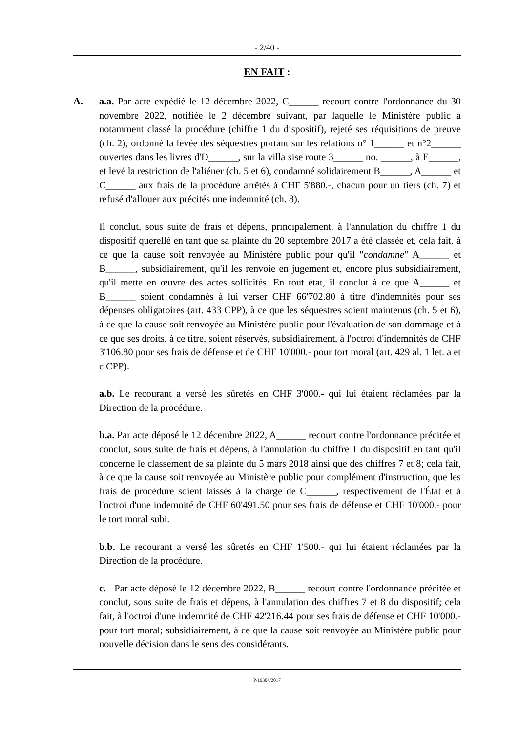- 2/40 -
EN FAIT :
A. a.a. Par acte expédié le 12 décembre 2022, C______ recourt contre l'ordonnance du 30 novembre 2022, notifiée le 2 décembre suivant, par laquelle le Ministère public a notamment classé la procédure (chiffre 1 du dispositif), rejeté ses réquisitions de preuve (ch. 2), ordonné la levée des séquestres portant sur les relations n° 1______ et n°2______ ouvertes dans les livres d'D______, sur la villa sise route 3______ no. ______, à E______, et levé la restriction de l'aliéner (ch. 5 et 6), condamné solidairement B______, A______ et C______ aux frais de la procédure arrêtés à CHF 5'880.-, chacun pour un tiers (ch. 7) et refusé d'allouer aux précités une indemnité (ch. 8).
Il conclut, sous suite de frais et dépens, principalement, à l'annulation du chiffre 1 du dispositif querellé en tant que sa plainte du 20 septembre 2017 a été classée et, cela fait, à ce que la cause soit renvoyée au Ministère public pour qu'il "condamne" A______ et B______, subsidiairement, qu'il les renvoie en jugement et, encore plus subsidiairement, qu'il mette en œuvre des actes sollicités. En tout état, il conclut à ce que A______ et B______ soient condamnés à lui verser CHF 66'702.80 à titre d'indemnités pour ses dépenses obligatoires (art. 433 CPP), à ce que les séquestres soient maintenus (ch. 5 et 6), à ce que la cause soit renvoyée au Ministère public pour l'évaluation de son dommage et à ce que ses droits, à ce titre, soient réservés, subsidiairement, à l'octroi d'indemnités de CHF 3'106.80 pour ses frais de défense et de CHF 10'000.- pour tort moral (art. 429 al. 1 let. a et c CPP).
a.b. Le recourant a versé les sûretés en CHF 3'000.- qui lui étaient réclamées par la Direction de la procédure.
b.a. Par acte déposé le 12 décembre 2022, A______ recourt contre l'ordonnance précitée et conclut, sous suite de frais et dépens, à l'annulation du chiffre 1 du dispositif en tant qu'il concerne le classement de sa plainte du 5 mars 2018 ainsi que des chiffres 7 et 8; cela fait, à ce que la cause soit renvoyée au Ministère public pour complément d'instruction, que les frais de procédure soient laissés à la charge de C______, respectivement de l'État et à l'octroi d'une indemnité de CHF 60'491.50 pour ses frais de défense et CHF 10'000.- pour le tort moral subi.
b.b. Le recourant a versé les sûretés en CHF 1'500.- qui lui étaient réclamées par la Direction de la procédure.
c. Par acte déposé le 12 décembre 2022, B______ recourt contre l'ordonnance précitée et conclut, sous suite de frais et dépens, à l'annulation des chiffres 7 et 8 du dispositif; cela fait, à l'octroi d'une indemnité de CHF 42'216.44 pour ses frais de défense et CHF 10'000.- pour tort moral; subsidiairement, à ce que la cause soit renvoyée au Ministère public pour nouvelle décision dans le sens des considérants.
P/19304/2017